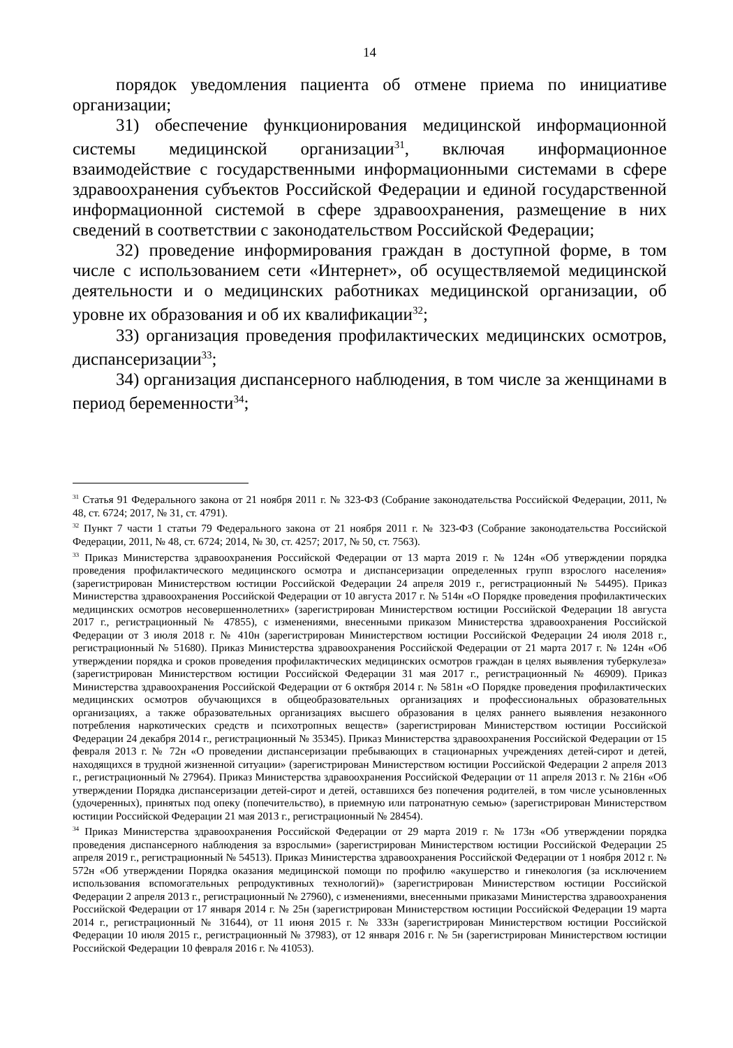14
порядок уведомления пациента об отмене приема по инициативе организации;
31) обеспечение функционирования медицинской информационной системы медицинской организации<sup>31</sup>, включая информационное взаимодействие с государственными информационными системами в сфере здравоохранения субъектов Российской Федерации и единой государственной информационной системой в сфере здравоохранения, размещение в них сведений в соответствии с законодательством Российской Федерации;
32) проведение информирования граждан в доступной форме, в том числе с использованием сети «Интернет», об осуществляемой медицинской деятельности и о медицинских работниках медицинской организации, об уровне их образования и об их квалификации<sup>32</sup>;
33) организация проведения профилактических медицинских осмотров, диспансеризации<sup>33</sup>;
34) организация диспансерного наблюдения, в том числе за женщинами в период беременности<sup>34</sup>;
<sup>31</sup> Статья 91 Федерального закона от 21 ноября 2011 г. № 323-ФЗ (Собрание законодательства Российской Федерации, 2011, № 48, ст. 6724; 2017, № 31, ст. 4791).
<sup>32</sup> Пункт 7 части 1 статьи 79 Федерального закона от 21 ноября 2011 г. № 323-ФЗ (Собрание законодательства Российской Федерации, 2011, № 48, ст. 6724; 2014, № 30, ст. 4257; 2017, № 50, ст. 7563).
<sup>33</sup> Приказ Министерства здравоохранения Российской Федерации от 13 марта 2019 г. № 124н «Об утверждении порядка проведения профилактического медицинского осмотра и диспансеризации определенных групп взрослого населения» (зарегистрирован Министерством юстиции Российской Федерации 24 апреля 2019 г., регистрационный № 54495). Приказ Министерства здравоохранения Российской Федерации от 10 августа 2017 г. № 514н «О Порядке проведения профилактических медицинских осмотров несовершеннолетних» (зарегистрирован Министерством юстиции Российской Федерации 18 августа 2017 г., регистрационный № 47855), с изменениями, внесенными приказом Министерства здравоохранения Российской Федерации от 3 июля 2018 г. № 410н (зарегистрирован Министерством юстиции Российской Федерации 24 июля 2018 г., регистрационный № 51680). Приказ Министерства здравоохранения Российской Федерации от 21 марта 2017 г. № 124н «Об утверждении порядка и сроков проведения профилактических медицинских осмотров граждан в целях выявления туберкулеза» (зарегистрирован Министерством юстиции Российской Федерации 31 мая 2017 г., регистрационный № 46909). Приказ Министерства здравоохранения Российской Федерации от 6 октября 2014 г. № 581н «О Порядке проведения профилактических медицинских осмотров обучающихся в общеобразовательных организациях и профессиональных образовательных организациях, а также образовательных организациях высшего образования в целях раннего выявления незаконного потребления наркотических средств и психотропных веществ» (зарегистрирован Министерством юстиции Российской Федерации 24 декабря 2014 г., регистрационный № 35345). Приказ Министерства здравоохранения Российской Федерации от 15 февраля 2013 г. № 72н «О проведении диспансеризации пребывающих в стационарных учреждениях детей-сирот и детей, находящихся в трудной жизненной ситуации» (зарегистрирован Министерством юстиции Российской Федерации 2 апреля 2013 г., регистрационный № 27964). Приказ Министерства здравоохранения Российской Федерации от 11 апреля 2013 г. № 216н «Об утверждении Порядка диспансеризации детей-сирот и детей, оставшихся без попечения родителей, в том числе усыновленных (удочеренных), принятых под опеку (попечительство), в приемную или патронатную семью» (зарегистрирован Министерством юстиции Российской Федерации 21 мая 2013 г., регистрационный № 28454).
<sup>34</sup> Приказ Министерства здравоохранения Российской Федерации от 29 марта 2019 г. № 173н «Об утверждении порядка проведения диспансерного наблюдения за взрослыми» (зарегистрирован Министерством юстиции Российской Федерации 25 апреля 2019 г., регистрационный № 54513). Приказ Министерства здравоохранения Российской Федерации от 1 ноября 2012 г. № 572н «Об утверждении Порядка оказания медицинской помощи по профилю «акушерство и гинекология (за исключением использования вспомогательных репродуктивных технологий)» (зарегистрирован Министерством юстиции Российской Федерации 2 апреля 2013 г., регистрационный № 27960), с изменениями, внесенными приказами Министерства здравоохранения Российской Федерации от 17 января 2014 г. № 25н (зарегистрирован Министерством юстиции Российской Федерации 19 марта 2014 г., регистрационный № 31644), от 11 июня 2015 г. № 333н (зарегистрирован Министерством юстиции Российской Федерации 10 июля 2015 г., регистрационный № 37983), от 12 января 2016 г. № 5н (зарегистрирован Министерством юстиции Российской Федерации 10 февраля 2016 г. № 41053).